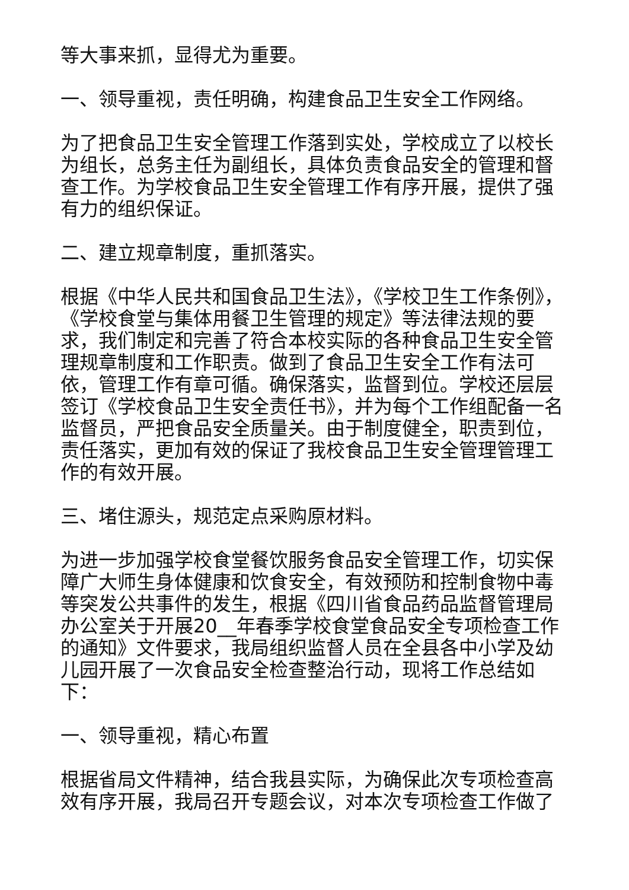等大事来抓，显得尤为重要。
一、领导重视，责任明确，构建食品卫生安全工作网络。
为了把食品卫生安全管理工作落到实处，学校成立了以校长为组长，总务主任为副组长，具体负责食品安全的管理和督查工作。为学校食品卫生安全管理工作有序开展，提供了强有力的组织保证。
二、建立规章制度，重抓落实。
根据《中华人民共和国食品卫生法》，《学校卫生工作条例》，《学校食堂与集体用餐卫生管理的规定》等法律法规的要求，我们制定和完善了符合本校实际的各种食品卫生安全管理规章制度和工作职责。做到了食品卫生安全工作有法可依，管理工作有章可循。确保落实，监督到位。学校还层层签订《学校食品卫生安全责任书》，并为每个工作组配备一名监督员，严把食品安全质量关。由于制度健全，职责到位，责任落实，更加有效的保证了我校食品卫生安全管理管理工作的有效开展。
三、堵住源头，规范定点采购原材料。
为进一步加强学校食堂餐饮服务食品安全管理工作，切实保障广大师生身体健康和饮食安全，有效预防和控制食物中毒等突发公共事件的发生，根据《四川省食品药品监督管理局办公室关于开展20__年春季学校食堂食品安全专项检查工作的通知》文件要求，我局组织监督人员在全县各中小学及幼儿园开展了一次食品安全检查整治行动，现将工作总结如下：
一、领导重视，精心布置
根据省局文件精神，结合我县实际，为确保此次专项检查高效有序开展，我局召开专题会议，对本次专项检查工作做了